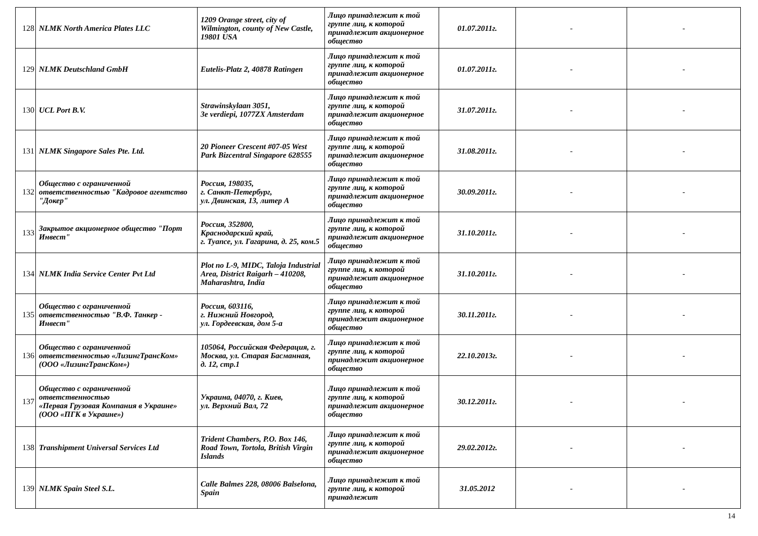| 128 | NLMK North America Plates LLC | 1209 Orange street, city of Wilmington, county of New Castle, 19801 USA | Лицо принадлежит к той группе лиц, к которой принадлежит акционерное общество | 01.07.2011г. | - | - |
| 129 | NLMK Deutschland GmbH | Eutelis-Platz 2, 40878 Ratingen | Лицо принадлежит к той группе лиц, к которой принадлежит акционерное общество | 01.07.2011г. | - | - |
| 130 | UCL Port B.V. | Strawinskylaan 3051, 3e verdiepi, 1077ZX Amsterdam | Лицо принадлежит к той группе лиц, к которой принадлежит акционерное общество | 31.07.2011г. | - | - |
| 131 | NLMK Singapore Sales Pte. Ltd. | 20 Pioneer Crescent #07-05 West Park Bizcentral Singapore 628555 | Лицо принадлежит к той группе лиц, к которой принадлежит акционерное общество | 31.08.2011г. | - | - |
| 132 | Общество с ограниченной ответственностью "Кадровое агентство "Докер" | Россия, 198035, г. Санкт-Петербург, ул. Двинская, 13, литер А | Лицо принадлежит к той группе лиц, к которой принадлежит акционерное общество | 30.09.2011г. | - | - |
| 133 | Закрытое акционерное общество "Порт Инвест" | Россия, 352800, Краснодарский край, г. Туапсе, ул. Гагарина, д. 25, ком.5 | Лицо принадлежит к той группе лиц, к которой принадлежит акционерное общество | 31.10.2011г. | - | - |
| 134 | NLMK India Service Center Pvt Ltd | Plot no L-9, MIDC, Taloja Industrial Area, District Raigarh – 410208, Maharashtra, India | Лицо принадлежит к той группе лиц, к которой принадлежит акционерное общество | 31.10.2011г. | - | - |
| 135 | Общество с ограниченной ответственностью "В.Ф. Танкер - Инвест" | Россия, 603116, г. Нижний Новгород, ул. Гордеевская, дом 5-а | Лицо принадлежит к той группе лиц, к которой принадлежит акционерное общество | 30.11.2011г. | - | - |
| 136 | Общество с ограниченной ответственностью «ЛизингТрансКом» (ООО «ЛизингТрансКом») | 105064, Российская Федерация, г. Москва, ул. Старая Басманная, д. 12, стр.1 | Лицо принадлежит к той группе лиц, к которой принадлежит акционерное общество | 22.10.2013г. | - | - |
| 137 | Общество с ограниченной ответственностью «Первая Грузовая Компания в Украине» (ООО «ПГК в Украине») | Украина, 04070, г. Киев, ул. Верхний Вал, 72 | Лицо принадлежит к той группе лиц, к которой принадлежит акционерное общество | 30.12.2011г. | - | - |
| 138 | Transhipment Universal Services Ltd | Trident Chambers, P.O. Box 146, Road Town, Tortola, British Virgin Islands | Лицо принадлежит к той группе лиц, к которой принадлежит акционерное общество | 29.02.2012г. | - | - |
| 139 | NLMK Spain Steel S.L. | Calle Balmes 228, 08006 Balselona, Spain | Лицо принадлежит к той группе лиц, к которой принадлежит | 31.05.2012 | - | - |
14